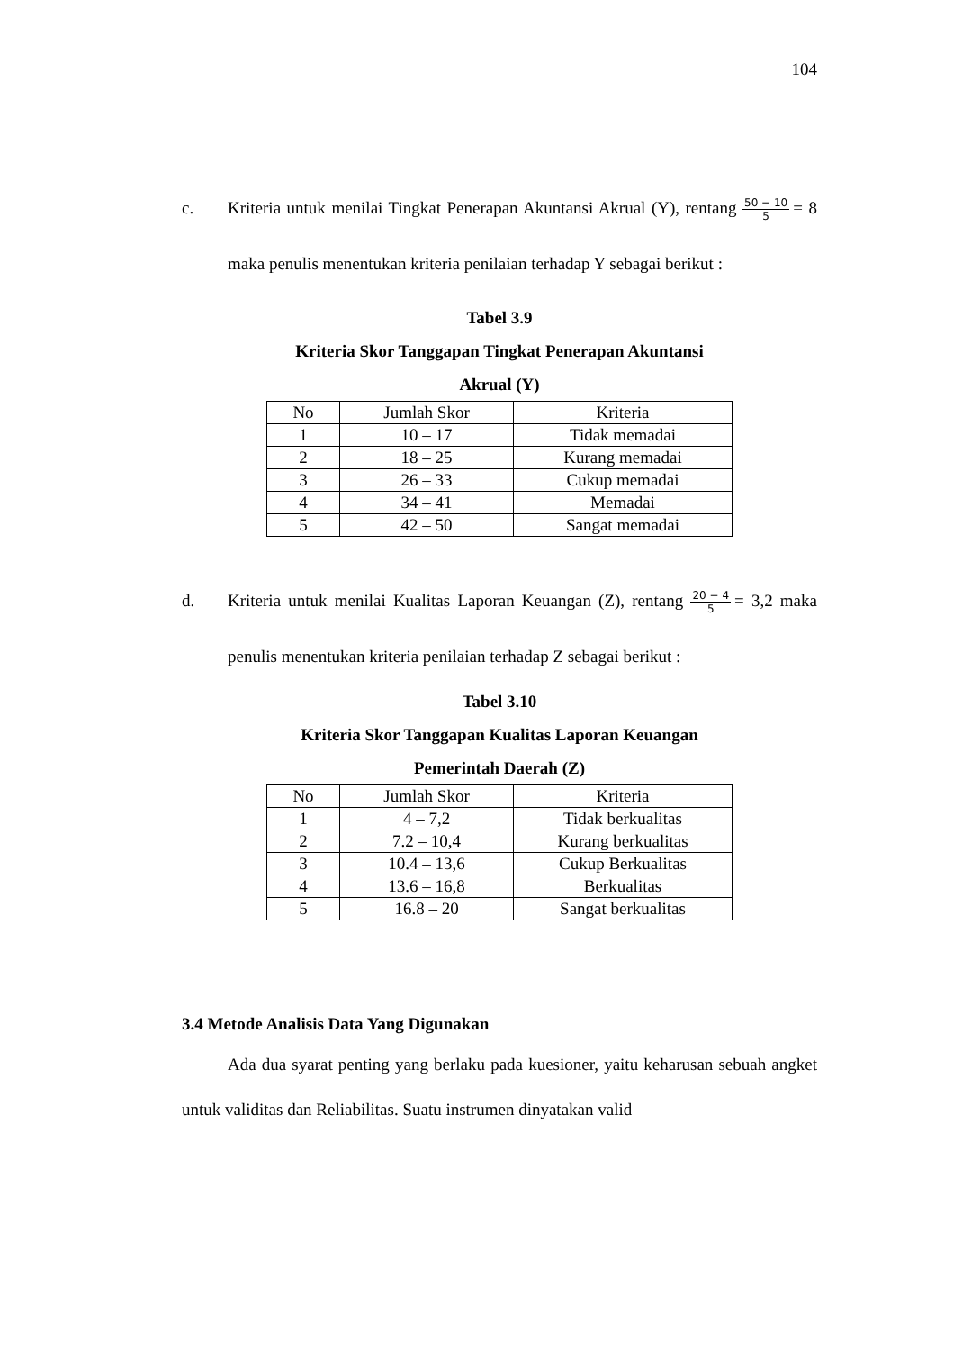104
c. Kriteria untuk menilai Tingkat Penerapan Akuntansi Akrual (Y), rentang 50 − 10 5 = 8 maka penulis menentukan kriteria penilaian terhadap Y sebagai berikut :
Tabel 3.9
Kriteria Skor Tanggapan Tingkat Penerapan Akuntansi
Akrual (Y)
| No | Jumlah Skor | Kriteria |
| --- | --- | --- |
| 1 | 10 – 17 | Tidak memadai |
| 2 | 18 – 25 | Kurang memadai |
| 3 | 26 – 33 | Cukup memadai |
| 4 | 34 – 41 | Memadai |
| 5 | 42 – 50 | Sangat memadai |
d. Kriteria untuk menilai Kualitas Laporan Keuangan (Z), rentang 20 − 4 5 = 3,2 maka penulis menentukan kriteria penilaian terhadap Z sebagai berikut :
Tabel 3.10
Kriteria Skor Tanggapan Kualitas Laporan Keuangan
Pemerintah Daerah (Z)
| No | Jumlah Skor | Kriteria |
| --- | --- | --- |
| 1 | 4 – 7,2 | Tidak berkualitas |
| 2 | 7.2 – 10,4 | Kurang berkualitas |
| 3 | 10.4 – 13,6 | Cukup Berkualitas |
| 4 | 13.6 – 16,8 | Berkualitas |
| 5 | 16.8 – 20 | Sangat berkualitas |
3.4 Metode Analisis Data Yang Digunakan
Ada dua syarat penting yang berlaku pada kuesioner, yaitu keharusan sebuah angket untuk validitas dan Reliabilitas. Suatu instrumen dinyatakan valid